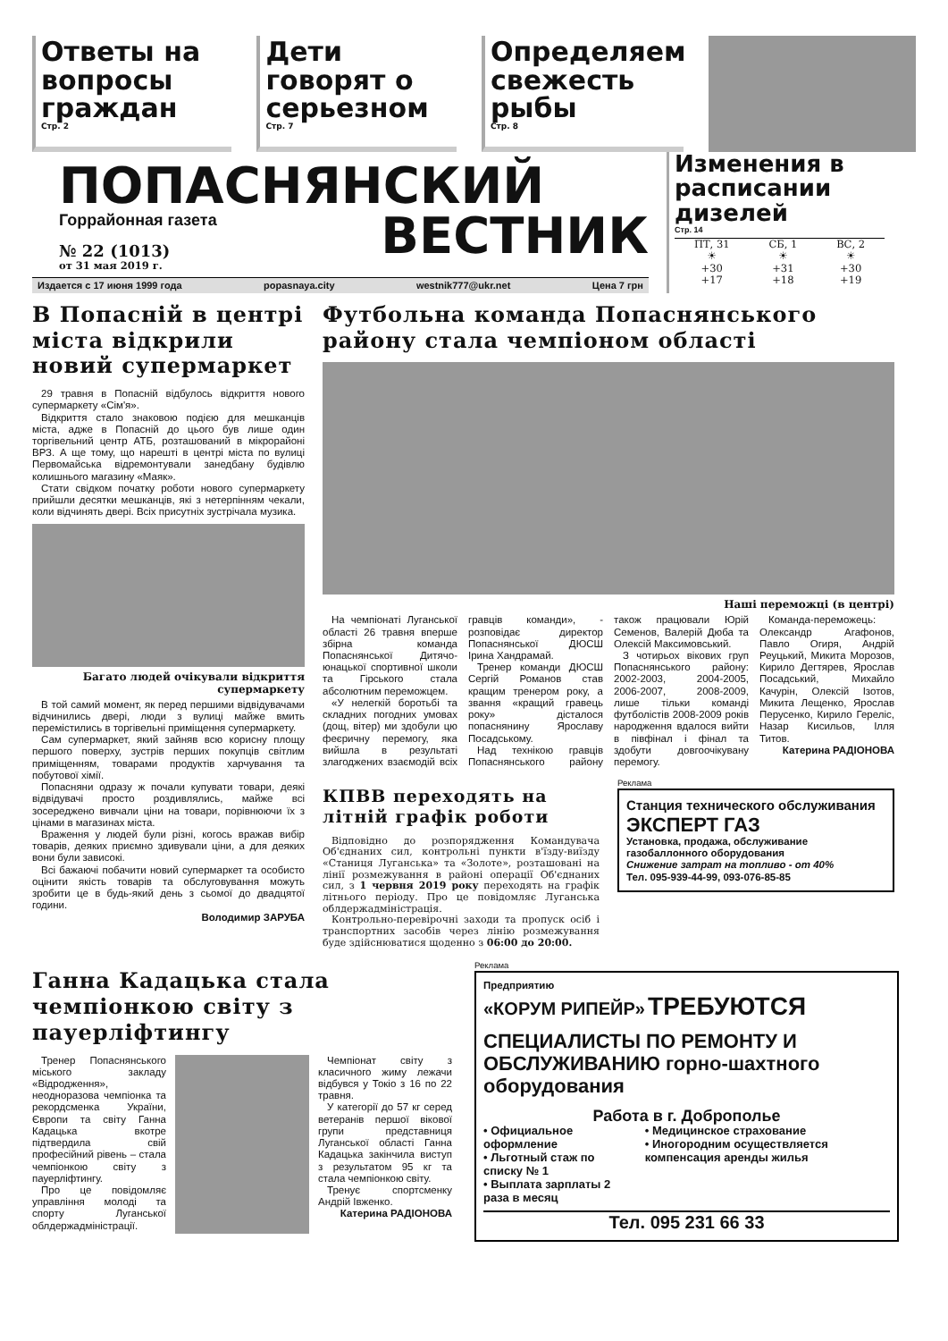Ответы на вопросы граждан
Стр. 2
Дети говорят о серьезном
Стр. 7
Определяем свежесть рыбы
Стр. 8
ПОПАСНЯНСКИЙ
Горрайонная газета
№ 22 (1013)
от 31 мая 2019 г.
ВЕСТНИК
Издается с 17 июня 1999 года popasnaya.city westnik777@ukr.net Цена 7 грн
Изменения в расписании дизелей
Стр. 14
ПТ, 31
☀
+30
+17
СБ, 1
☀
+31
+18
ВС, 2
☀
+30
+19
В Попасній в центрі міста відкрили новий супермаркет
29 травня в Попасній відбулось відкриття нового супермаркету «Сім'я».
Відкриття стало знаковою подією для мешканців міста, адже в Попасній до цього був лише один торгівельний центр АТБ, розташований в мікрорайоні ВРЗ. А ще тому, що нарешті в центрі міста по вулиці Первомайська відремонтували занедбану будівлю колишнього магазину «Маяк».
Стати свідком початку роботи нового супермаркету прийшли десятки мешканців, які з нетерпінням чекали, коли відчинять двері. Всіх присутніх зустрічала музика.
Багато людей очікували відкриття супермаркету
В той самий момент, як перед першими відвідувачами відчинились двері, люди з вулиці майже вмить перемістились в торгівельні приміщення супермаркету.
Сам супермаркет, який зайняв всю корисну площу першого поверху, зустрів перших покупців світлим приміщенням, товарами продуктів харчування та побутової хімії.
Попасняни одразу ж почали купувати товари, деякі відвідувачі просто роздивлялись, майже всі зосереджено вивчали ціни на товари, порівнюючи їх з цінами в магазинах міста.
Враження у людей були різні, когось вражав вибір товарів, деяких приємно здивували ціни, а для деяких вони були зависокі.
Всі бажаючі побачити новий супермаркет та особисто оцінити якість товарів та обслуговування можуть зробити це в будь-який день з сьомої до двадцятої години.
Володимир ЗАРУБА
Футбольна команда Попаснянського району стала чемпіоном області
Наші переможці (в центрі)
На чемпіонаті Луганської області 26 травня вперше збірна команда Попаснянської Дитячо-юнацької спортивної школи та Гірського стала абсолютним переможцем.
«У нелегкій боротьбі та складних погодних умовах (дощ, вітер) ми здобули цю феєричну перемогу, яка вийшла в результаті злагоджених взаємодій всіх гравців команди», - розповідає директор Попаснянської ДЮСШ Ірина Хандрамай.
Тренер команди ДЮСШ Сергій Романов став кращим тренером року, а звання «кращий гравець року» дісталося попаснянину Ярославу Посадському.
Над технікою гравців Попаснянського району також працювали Юрій Семенов, Валерій Дюба та Олексій Максимовський.
З чотирьох вікових груп Попаснянського району: 2002-2003, 2004-2005, 2006-2007, 2008-2009, лише тільки команді футболістів 2008-2009 років народження вдалося вийти в півфінал і фінал та здобути довгоочікувану перемогу.
Команда-переможець: Олександр Агафонов, Павло Огиря, Андрій Реуцький, Микита Морозов, Кирило Дегтярев, Ярослав Посадський, Михайло Качурін, Олексій Ізотов, Микита Лещенко, Ярослав Перусенко, Кирило Гереліс, Назар Кисильов, Ілля Титов.
Катерина РАДІОНОВА
КПВВ переходять на літній графік роботи
Відповідно до розпорядження Командувача Об'єднаних сил, контрольні пункти в'їзду-виїзду «Станиця Луганська» та «Золоте», розташовані на лінії розмежування в районі операції Об'єднаних сил, з 1 червня 2019 року переходять на графік літнього періоду. Про це повідомляє Луганська облдержадміністрація.
Контрольно-перевірочні заходи та пропуск осіб і транспортних засобів через лінію розмежування буде здійснюватися щоденно з 06:00 до 20:00.
Реклама
Станция технического обслуживания
ЭКСПЕРТ ГАЗ
Установка, продажа, обслуживание газобаллонного оборудования
Снижение затрат на топливо - от 40%
Тел. 095-939-44-99, 093-076-85-85
Ганна Кадацька стала чемпіонкою світу з пауерліфтингу
Тренер Попаснянського міського закладу «Відродження», неодноразова чемпіонка та рекордсменка України, Європи та світу Ганна Кадацька вкотре підтвердила свій професійний рівень – стала чемпіонкою світу з пауерліфтингу.
Про це повідомляє управління молоді та спорту Луганської облдержадміністрації.
Чемпіонат світу з класичного жиму лежачи відбувся у Токіо з 16 по 22 травня.
У категорії до 57 кг серед ветеранів першої вікової групи представниця Луганської області Ганна Кадацька закінчила виступ з результатом 95 кг та стала чемпіонкою світу.
Тренує спортсменку Андрій Івженко.
Катерина РАДІОНОВА
Реклама
Предприятию
«КОРУМ РИПЕЙР» ТРЕБУЮТСЯ
СПЕЦИАЛИСТЫ ПО РЕМОНТУ И ОБСЛУЖИВАНИЮ горно-шахтного оборудования
Работа в г. Доброполье
• Официальное оформление
• Льготный стаж по списку № 1
• Выплата зарплаты 2 раза в месяц
• Медицинское страхование
• Иногородним осуществляется компенсация аренды жилья
Тел. 095 231 66 33